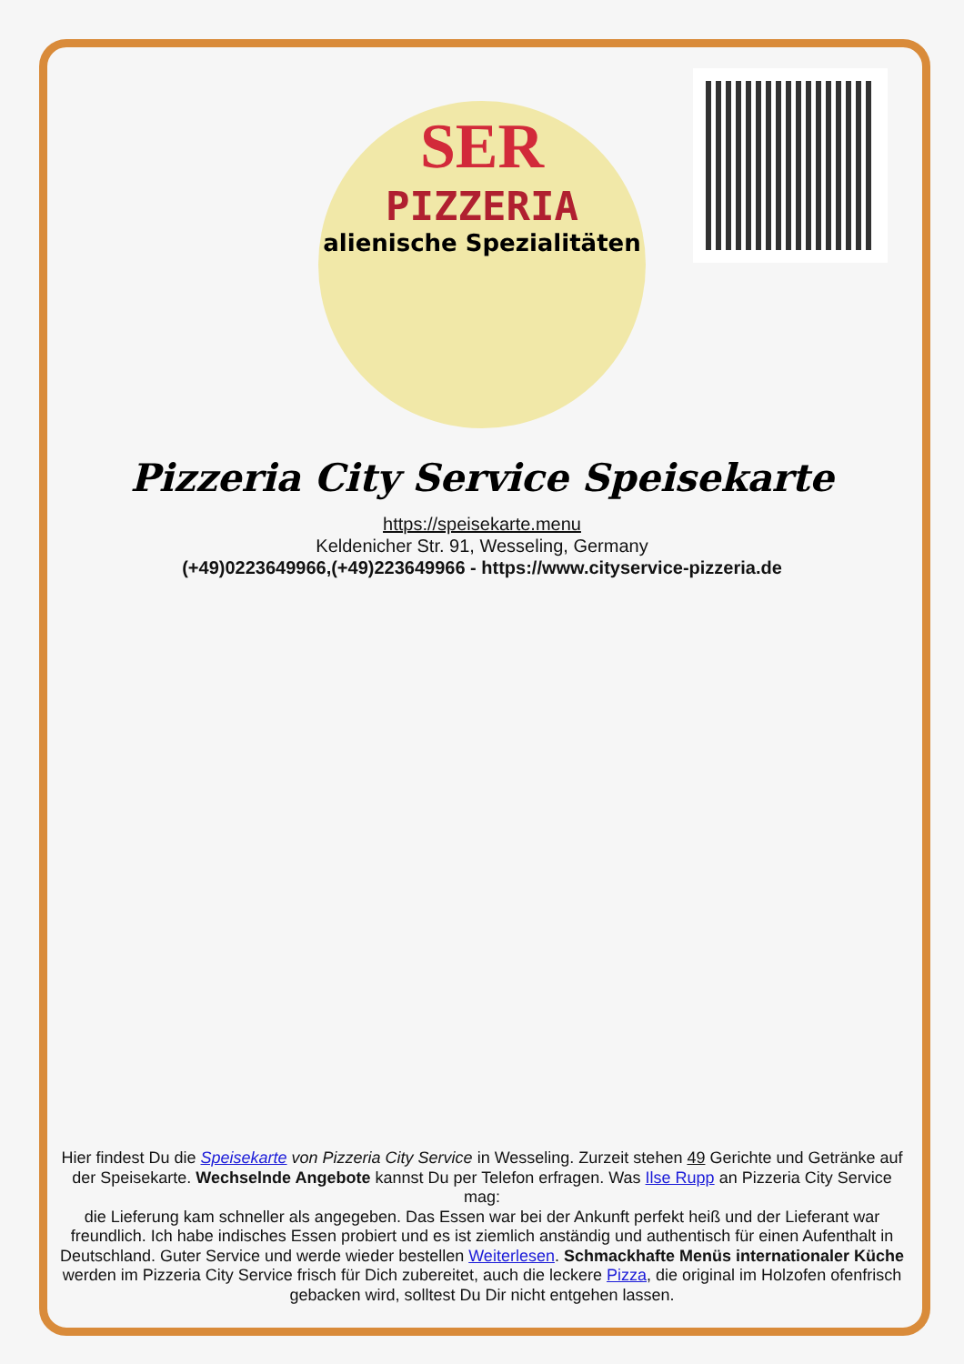SER
PIZZERIA
alienische Spezialitäten
Pizzeria City Service Speisekarte
https://speisekarte.menu
Keldenicher Str. 91, Wesseling, Germany
(+49)0223649966,(+49)223649966 - https://www.cityservice-pizzeria.de
Hier findest Du die Speisekarte von Pizzeria City Service in Wesseling. Zurzeit stehen 49 Gerichte und Getränke auf der Speisekarte. Wechselnde Angebote kannst Du per Telefon erfragen. Was Ilse Rupp an Pizzeria City Service mag:
die Lieferung kam schneller als angegeben. Das Essen war bei der Ankunft perfekt heiß und der Lieferant war freundlich. Ich habe indisches Essen probiert und es ist ziemlich anständig und authentisch für einen Aufenthalt in Deutschland. Guter Service und werde wieder bestellen Weiterlesen. Schmackhafte Menüs internationaler Küche werden im Pizzeria City Service frisch für Dich zubereitet, auch die leckere Pizza, die original im Holzofen ofenfrisch gebacken wird, solltest Du Dir nicht entgehen lassen.